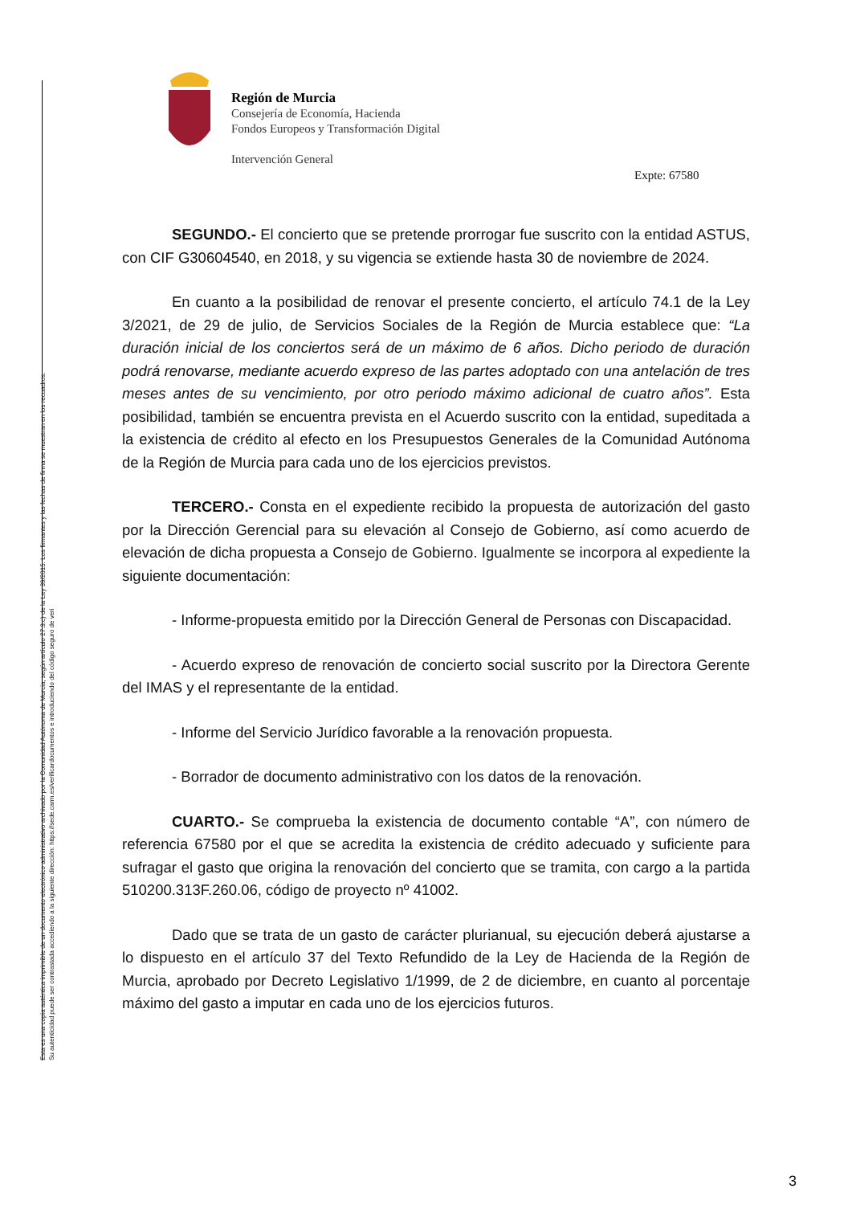Esta es una copia auténtica imprimible de un documento electrónico administrativo archivado por la Comunidad Autónoma de Murcia, según artículo 27.3.c) de la Ley 39/2015. Los firmantes y las fechas de firma se muestran en los recuadros.
Su autenticidad puede ser contrastada accediendo a la siguiente dirección: https://sede.carm.es/verificardocumentos e introduciendo del código seguro de veri
Región de Murcia
Consejería de Economía, Hacienda
Fondos Europeos y Transformación Digital
Intervención General
Expte: 67580
SEGUNDO.- El concierto que se pretende prorrogar fue suscrito con la entidad ASTUS, con CIF G30604540, en 2018, y su vigencia se extiende hasta 30 de noviembre de 2024.
En cuanto a la posibilidad de renovar el presente concierto, el artículo 74.1 de la Ley 3/2021, de 29 de julio, de Servicios Sociales de la Región de Murcia establece que: “La duración inicial de los conciertos será de un máximo de 6 años. Dicho periodo de duración podrá renovarse, mediante acuerdo expreso de las partes adoptado con una antelación de tres meses antes de su vencimiento, por otro periodo máximo adicional de cuatro años”. Esta posibilidad, también se encuentra prevista en el Acuerdo suscrito con la entidad, supeditada a la existencia de crédito al efecto en los Presupuestos Generales de la Comunidad Autónoma de la Región de Murcia para cada uno de los ejercicios previstos.
TERCERO.- Consta en el expediente recibido la propuesta de autorización del gasto por la Dirección Gerencial para su elevación al Consejo de Gobierno, así como acuerdo de elevación de dicha propuesta a Consejo de Gobierno. Igualmente se incorpora al expediente la siguiente documentación:
- Informe-propuesta emitido por la Dirección General de Personas con Discapacidad.
- Acuerdo expreso de renovación de concierto social suscrito por la Directora Gerente del IMAS y el representante de la entidad.
- Informe del Servicio Jurídico favorable a la renovación propuesta.
- Borrador de documento administrativo con los datos de la renovación.
CUARTO.- Se comprueba la existencia de documento contable “A”, con número de referencia 67580 por el que se acredita la existencia de crédito adecuado y suficiente para sufragar el gasto que origina la renovación del concierto que se tramita, con cargo a la partida 510200.313F.260.06, código de proyecto nº 41002.
Dado que se trata de un gasto de carácter plurianual, su ejecución deberá ajustarse a lo dispuesto en el artículo 37 del Texto Refundido de la Ley de Hacienda de la Región de Murcia, aprobado por Decreto Legislativo 1/1999, de 2 de diciembre, en cuanto al porcentaje máximo del gasto a imputar en cada uno de los ejercicios futuros.
3